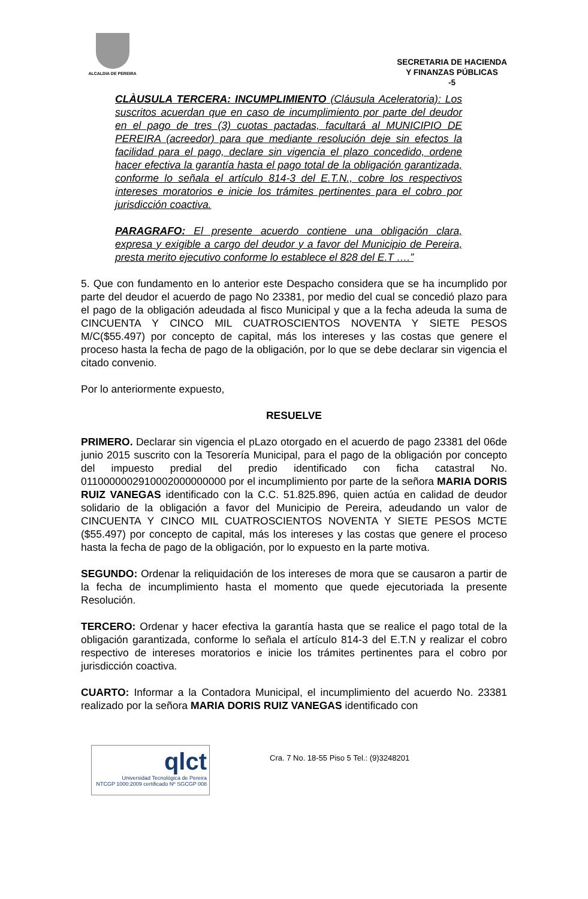ALCALDIA DE PEREIRA
SECRETARIA DE HACIENDA
Y FINANZAS PÚBLICAS
-5
CLÀUSULA TERCERA: INCUMPLIMIENTO (Cláusula Aceleratoria): Los suscritos acuerdan que en caso de incumplimiento por parte del deudor en el pago de tres (3) cuotas pactadas, facultará al MUNICIPIO DE PEREIRA (acreedor) para que mediante resolución deje sin efectos la facilidad para el pago, declare sin vigencia el plazo concedido, ordene hacer efectiva la garantía hasta el pago total de la obligación garantizada, conforme lo señala el artículo 814-3 del E.T.N., cobre los respectivos intereses moratorios e inicie los trámites pertinentes para el cobro por jurisdicción coactiva.
PARAGRAFO: El presente acuerdo contiene una obligación clara, expresa y exigible a cargo del deudor y a favor del Municipio de Pereira, presta merito ejecutivo conforme lo establece el 828 del E.T ….”
5. Que con fundamento en lo anterior este Despacho considera que se ha incumplido por parte del deudor el acuerdo de pago No 23381, por medio del cual se concedió plazo para el pago de la obligación adeudada al fisco Municipal y que a la fecha adeuda la suma de CINCUENTA Y CINCO MIL CUATROSCIENTOS NOVENTA Y SIETE PESOS M/C($55.497) por concepto de capital, más los intereses y las costas que genere el proceso hasta la fecha de pago de la obligación, por lo que se debe declarar sin vigencia el citado convenio.
Por lo anteriormente expuesto,
RESUELVE
PRIMERO. Declarar sin vigencia el pLazo otorgado en el acuerdo de pago 23381 del 06de junio 2015 suscrito con la Tesorería Municipal, para el pago de la obligación por concepto del impuesto predial del predio identificado con ficha catastral No. 0110000002910002000000000 por el incumplimiento por parte de la señora MARIA DORIS RUIZ VANEGAS identificado con la C.C. 51.825.896, quien actúa en calidad de deudor solidario de la obligación a favor del Municipio de Pereira, adeudando un valor de CINCUENTA Y CINCO MIL CUATROSCIENTOS NOVENTA Y SIETE PESOS MCTE ($55.497) por concepto de capital, más los intereses y las costas que genere el proceso hasta la fecha de pago de la obligación, por lo expuesto en la parte motiva.
SEGUNDO: Ordenar la reliquidación de los intereses de mora que se causaron a partir de la fecha de incumplimiento hasta el momento que quede ejecutoriada la presente Resolución.
TERCERO: Ordenar y hacer efectiva la garantía hasta que se realice el pago total de la obligación garantizada, conforme lo señala el artículo 814-3 del E.T.N y realizar el cobro respectivo de intereses moratorios e inicie los trámites pertinentes para el cobro por jurisdicción coactiva.
CUARTO: Informar a la Contadora Municipal, el incumplimiento del acuerdo No. 23381 realizado por la señora MARIA DORIS RUIZ VANEGAS identificado con
qlct
Universidad Tecnológica de Pereira
NTCGP 1000:2009 certificado Nº SGCGP 008
Cra. 7 No. 18-55 Piso 5 Tel.: (9)3248201